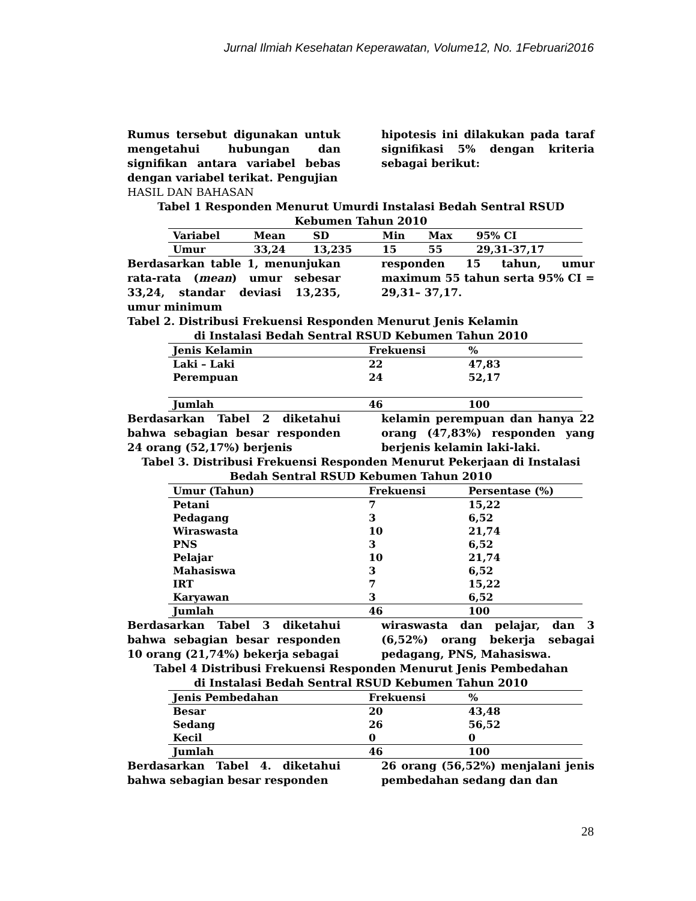Jurnal Ilmiah Kesehatan Keperawatan, Volume12, No. 1Februari2016
Rumus tersebut digunakan untuk mengetahui hubungan dan signifikan antara variabel bebas dengan variabel terikat. Pengujian
hipotesis ini dilakukan pada taraf signifikasi 5% dengan kriteria sebagai berikut:
HASIL DAN BAHASAN
Tabel 1 Responden Menurut Umurdi Instalasi Bedah Sentral RSUD
Kebumen Tahun 2010
| Variabel | Mean | SD | Min | Max | 95% CI |
| --- | --- | --- | --- | --- | --- |
| Umur | 33,24 | 13,235 | 15 | 55 | 29,31-37,17 |
Berdasarkan table 1, menunjukan rata-rata (mean) umur sebesar 33,24, standar deviasi 13,235, umur minimum
responden 15 tahun, umur maximum 55 tahun serta 95% CI = 29,31– 37,17.
Tabel 2. Distribusi Frekuensi Responden Menurut Jenis Kelamin
di Instalasi Bedah Sentral RSUD Kebumen Tahun 2010
| Jenis Kelamin | Frekuensi | % |
| --- | --- | --- |
| Laki – Laki | 22 | 47,83 |
| Perempuan | 24 | 52,17 |
| Jumlah | 46 | 100 |
Berdasarkan Tabel 2 diketahui bahwa sebagian besar responden 24 orang (52,17%) berjenis
kelamin perempuan dan hanya 22 orang (47,83%) responden yang berjenis kelamin laki-laki.
Tabel 3. Distribusi Frekuensi Responden Menurut Pekerjaan di Instalasi
Bedah Sentral RSUD Kebumen Tahun 2010
| Umur (Tahun) | Frekuensi | Persentase (%) |
| --- | --- | --- |
| Petani | 7 | 15,22 |
| Pedagang | 3 | 6,52 |
| Wiraswasta | 10 | 21,74 |
| PNS | 3 | 6,52 |
| Pelajar | 10 | 21,74 |
| Mahasiswa | 3 | 6,52 |
| IRT | 7 | 15,22 |
| Karyawan | 3 | 6,52 |
| Jumlah | 46 | 100 |
Berdasarkan Tabel 3 diketahui bahwa sebagian besar responden 10 orang (21,74%) bekerja sebagai
wiraswasta dan pelajar, dan 3 (6,52%) orang bekerja sebagai pedagang, PNS, Mahasiswa.
Tabel 4 Distribusi Frekuensi Responden Menurut Jenis Pembedahan
di Instalasi Bedah Sentral RSUD Kebumen Tahun 2010
| Jenis Pembedahan | Frekuensi | % |
| --- | --- | --- |
| Besar | 20 | 43,48 |
| Sedang | 26 | 56,52 |
| Kecil | 0 | 0 |
| Jumlah | 46 | 100 |
Berdasarkan Tabel 4. diketahui bahwa sebagian besar responden
26 orang (56,52%) menjalani jenis pembedahan sedang dan dan
28